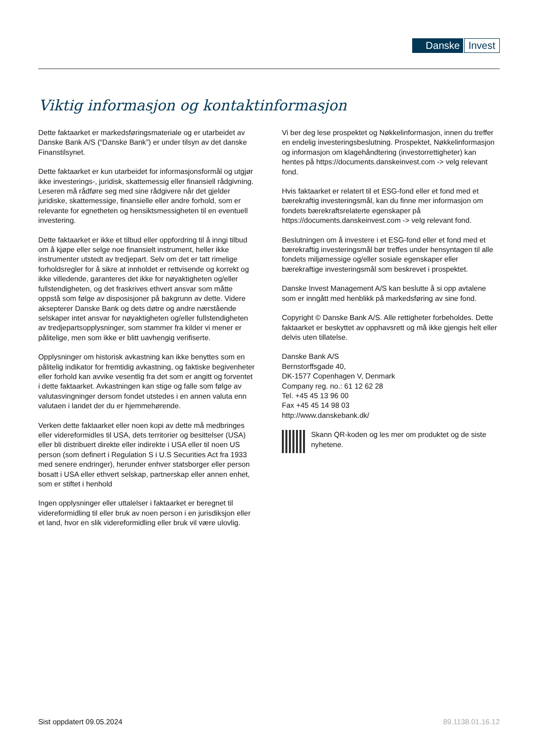Danske Invest
Viktig informasjon og kontaktinformasjon
Dette faktaarket er markedsføringsmateriale og er utarbeidet av Danske Bank A/S (“Danske Bank”) er under tilsyn av det danske Finanstilsynet.
Dette faktaarket er kun utarbeidet for informasjonsformål og utgjør ikke investerings-, juridisk, skattemessig eller finansiell rådgivning. Leseren må rådføre seg med sine rådgivere når det gjelder juridiske, skattemessige, finansielle eller andre forhold, som er relevante for egnetheten og hensiktsmessigheten til en eventuell investering.
Dette faktaarket er ikke et tilbud eller oppfordring til å inngi tilbud om å kjøpe eller selge noe finansielt instrument, heller ikke instrumenter utstedt av tredjepart. Selv om det er tatt rimelige forholdsregler for å sikre at innholdet er rettvisende og korrekt og ikke villedende, garanteres det ikke for nøyaktigheten og/eller fullstendigheten, og det fraskrives ethvert ansvar som måtte oppstå som følge av disposisjoner på bakgrunn av dette. Videre aksepterer Danske Bank og dets døtre og andre nærstående selskaper intet ansvar for nøyaktigheten og/eller fullstendigheten av tredjepartsopplysninger, som stammer fra kilder vi mener er pålitelige, men som ikke er blitt uavhengig verifiserte.
Opplysninger om historisk avkastning kan ikke benyttes som en pålitelig indikator for fremtidig avkastning, og faktiske begivenheter eller forhold kan avvike vesentlig fra det som er angitt og forventet i dette faktaarket. Avkastningen kan stige og falle som følge av valutasvingninger dersom fondet utstedes i en annen valuta enn valutaen i landet der du er hjemmehørende.
Verken dette faktaarket eller noen kopi av dette må medbringes eller videreformidles til USA, dets territorier og besittelser (USA) eller bli distribuert direkte eller indirekte i USA eller til noen US person (som definert i Regulation S i U.S Securities Act fra 1933 med senere endringer), herunder enhver statsborger eller person bosatt i USA eller ethvert selskap, partnerskap eller annen enhet, som er stiftet i henhold
Ingen opplysninger eller uttalelser i faktaarket er beregnet til videreformidling til eller bruk av noen person i en jurisdiksjon eller et land, hvor en slik videreformidling eller bruk vil være ulovlig.
Vi ber deg lese prospektet og Nøkkelinformasjon, innen du treffer en endelig investeringsbeslutning. Prospektet, Nøkkelinformasjon og informasjon om klagehåndtering (investorrettigheter) kan hentes på https://documents.danskeinvest.com -> velg relevant fond.
Hvis faktaarket er relatert til et ESG-fond eller et fond med et bærekraftig investeringsmål, kan du finne mer informasjon om fondets bærekraftsrelaterte egenskaper på https://documents.danskeinvest.com -> velg relevant fond.
Beslutningen om å investere i et ESG-fond eller et fond med et bærekraftig investeringsmål bør treffes under hensyntagen til alle fondets miljømessige og/eller sosiale egenskaper eller bærekraftige investeringsmål som beskrevet i prospektet.
Danske Invest Management A/S kan beslutte å si opp avtalene som er inngått med henblikk på markedsføring av sine fond.
Copyright © Danske Bank A/S. Alle rettigheter forbeholdes. Dette faktaarket er beskyttet av opphavsrett og må ikke gjengis helt eller delvis uten tillatelse.
Danske Bank A/S
Bernstorffsgade 40,
DK-1577 Copenhagen V, Denmark
Company reg. no.: 61 12 62 28
Tel. +45 45 13 96 00
Fax +45 45 14 98 03
http://www.danskebank.dk/
Skann QR-koden og les mer om produktet og de siste nyhetene.
Sist oppdatert 09.05.2024 89.1138.01.16.12